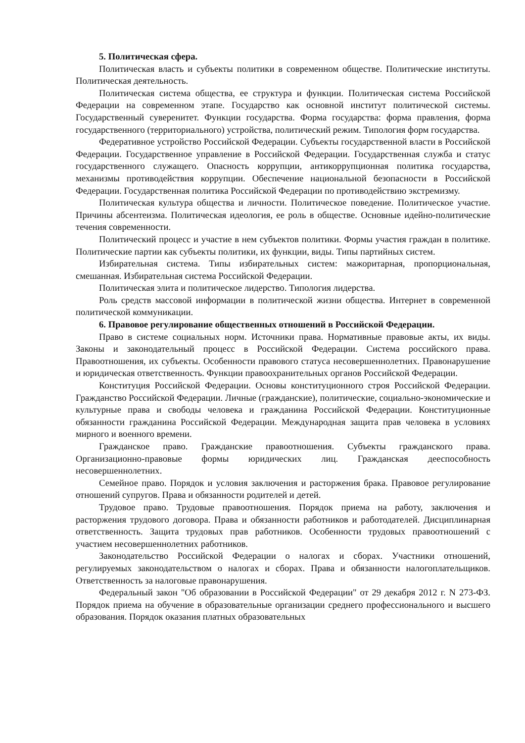5. Политическая сфера.
Политическая власть и субъекты политики в современном обществе. Политические институты. Политическая деятельность.
Политическая система общества, ее структура и функции. Политическая система Российской Федерации на современном этапе. Государство как основной институт политической системы. Государственный суверенитет. Функции государства. Форма государства: форма правления, форма государственного (территориального) устройства, политический режим. Типология форм государства.
Федеративное устройство Российской Федерации. Субъекты государственной власти в Российской Федерации. Государственное управление в Российской Федерации. Государственная служба и статус государственного служащего. Опасность коррупции, антикоррупционная политика государства, механизмы противодействия коррупции. Обеспечение национальной безопасности в Российской Федерации. Государственная политика Российской Федерации по противодействию экстремизму.
Политическая культура общества и личности. Политическое поведение. Политическое участие. Причины абсентеизма. Политическая идеология, ее роль в обществе. Основные идейно-политические течения современности.
Политический процесс и участие в нем субъектов политики. Формы участия граждан в политике. Политические партии как субъекты политики, их функции, виды. Типы партийных систем.
Избирательная система. Типы избирательных систем: мажоритарная, пропорциональная, смешанная. Избирательная система Российской Федерации.
Политическая элита и политическое лидерство. Типология лидерства.
Роль средств массовой информации в политической жизни общества. Интернет в современной политической коммуникации.
6. Правовое регулирование общественных отношений в Российской Федерации.
Право в системе социальных норм. Источники права. Нормативные правовые акты, их виды. Законы и законодательный процесс в Российской Федерации. Система российского права. Правоотношения, их субъекты. Особенности правового статуса несовершеннолетних. Правонарушение и юридическая ответственность. Функции правоохранительных органов Российской Федерации.
Конституция Российской Федерации. Основы конституционного строя Российской Федерации. Гражданство Российской Федерации. Личные (гражданские), политические, социально-экономические и культурные права и свободы человека и гражданина Российской Федерации. Конституционные обязанности гражданина Российской Федерации. Международная защита прав человека в условиях мирного и военного времени.
Гражданское право. Гражданские правоотношения. Субъекты гражданского права. Организационно-правовые формы юридических лиц. Гражданская дееспособность несовершеннолетних.
Семейное право. Порядок и условия заключения и расторжения брака. Правовое регулирование отношений супругов. Права и обязанности родителей и детей.
Трудовое право. Трудовые правоотношения. Порядок приема на работу, заключения и расторжения трудового договора. Права и обязанности работников и работодателей. Дисциплинарная ответственность. Защита трудовых прав работников. Особенности трудовых правоотношений с участием несовершеннолетних работников.
Законодательство Российской Федерации о налогах и сборах. Участники отношений, регулируемых законодательством о налогах и сборах. Права и обязанности налогоплательщиков. Ответственность за налоговые правонарушения.
Федеральный закон "Об образовании в Российской Федерации" от 29 декабря 2012 г. N 273-ФЗ. Порядок приема на обучение в образовательные организации среднего профессионального и высшего образования. Порядок оказания платных образовательных